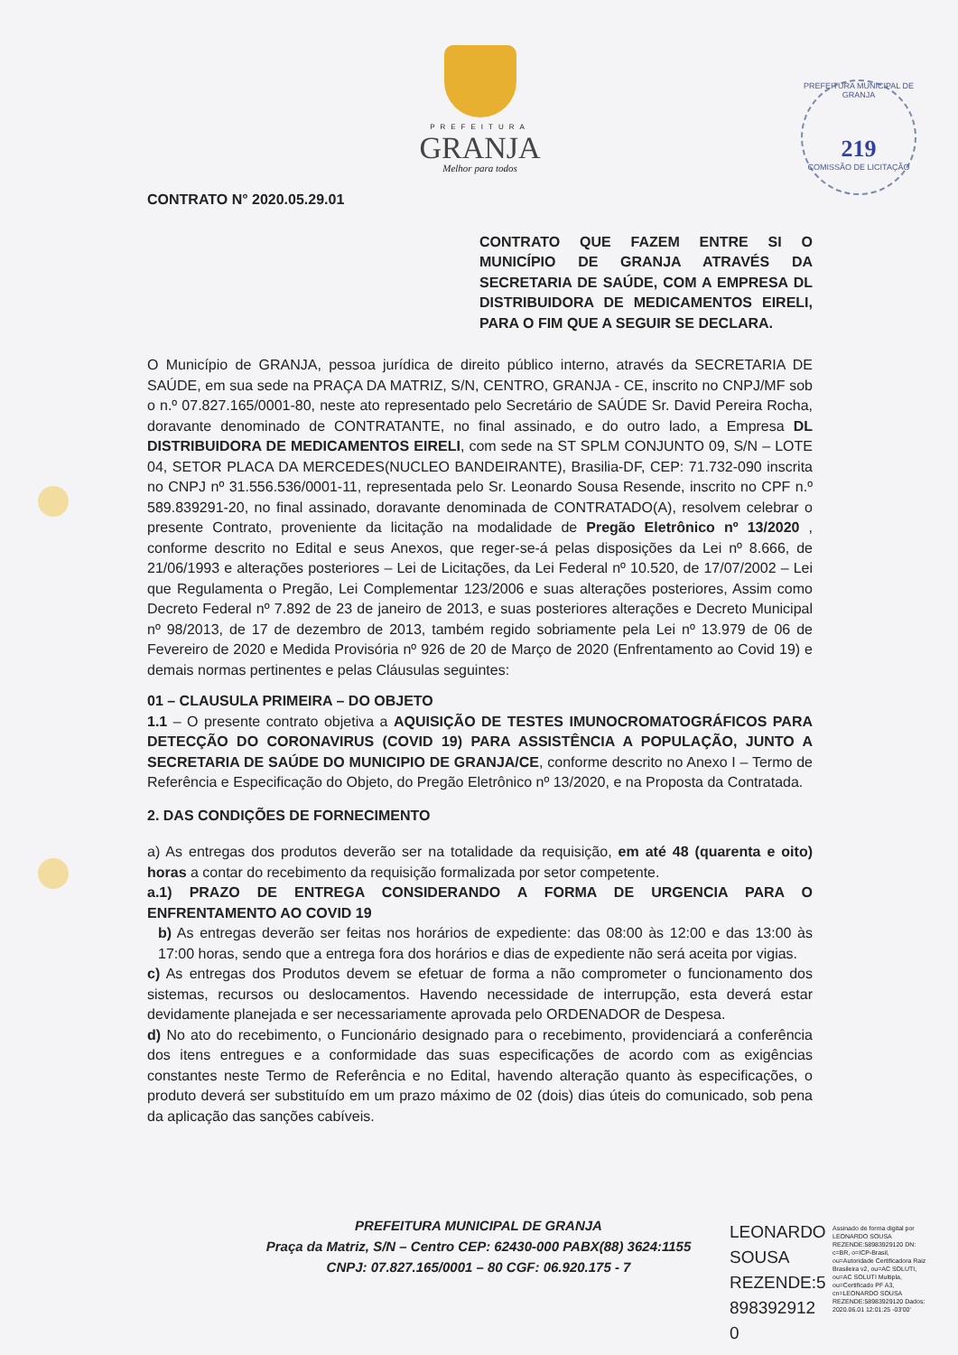PREFEITURA MUNICIPAL DE GRANJA
219
COMISSÃO DE LICITAÇÃO
PREFEITURA
GRANJA
Melhor para todos
CONTRATO N° 2020.05.29.01
CONTRATO QUE FAZEM ENTRE SI O MUNICÍPIO DE GRANJA ATRAVÉS DA SECRETARIA DE SAÚDE, COM A EMPRESA DL DISTRIBUIDORA DE MEDICAMENTOS EIRELI, PARA O FIM QUE A SEGUIR SE DECLARA.
O Município de GRANJA, pessoa jurídica de direito público interno, através da SECRETARIA DE SAÚDE, em sua sede na PRAÇA DA MATRIZ, S/N, CENTRO, GRANJA - CE, inscrito no CNPJ/MF sob o n.º 07.827.165/0001-80, neste ato representado pelo Secretário de SAÚDE Sr. David Pereira Rocha, doravante denominado de CONTRATANTE, no final assinado, e do outro lado, a Empresa DL DISTRIBUIDORA DE MEDICAMENTOS EIRELI, com sede na ST SPLM CONJUNTO 09, S/N – LOTE 04, SETOR PLACA DA MERCEDES(NUCLEO BANDEIRANTE), Brasilia-DF, CEP: 71.732-090 inscrita no CNPJ nº 31.556.536/0001-11, representada pelo Sr. Leonardo Sousa Resende, inscrito no CPF n.º 589.839291-20, no final assinado, doravante denominada de CONTRATADO(A), resolvem celebrar o presente Contrato, proveniente da licitação na modalidade de Pregão Eletrônico nº 13/2020 , conforme descrito no Edital e seus Anexos, que reger-se-á pelas disposições da Lei nº 8.666, de 21/06/1993 e alterações posteriores – Lei de Licitações, da Lei Federal nº 10.520, de 17/07/2002 – Lei que Regulamenta o Pregão, Lei Complementar 123/2006 e suas alterações posteriores, Assim como Decreto Federal nº 7.892 de 23 de janeiro de 2013, e suas posteriores alterações e Decreto Municipal nº 98/2013, de 17 de dezembro de 2013, também regido sobriamente pela Lei nº 13.979 de 06 de Fevereiro de 2020 e Medida Provisória nº 926 de 20 de Março de 2020 (Enfrentamento ao Covid 19) e demais normas pertinentes e pelas Cláusulas seguintes:
01 – CLAUSULA PRIMEIRA – DO OBJETO
1.1 – O presente contrato objetiva a AQUISIÇÃO DE TESTES IMUNOCROMATOGRÁFICOS PARA DETECÇÃO DO CORONAVIRUS (COVID 19) PARA ASSISTÊNCIA A POPULAÇÃO, JUNTO A SECRETARIA DE SAÚDE DO MUNICIPIO DE GRANJA/CE, conforme descrito no Anexo I – Termo de Referência e Especificação do Objeto, do Pregão Eletrônico nº 13/2020, e na Proposta da Contratada.
2. DAS CONDIÇÕES DE FORNECIMENTO
a) As entregas dos produtos deverão ser na totalidade da requisição, em até 48 (quarenta e oito) horas a contar do recebimento da requisição formalizada por setor competente.
a.1) PRAZO DE ENTREGA CONSIDERANDO A FORMA DE URGENCIA PARA O ENFRENTAMENTO AO COVID 19
b) As entregas deverão ser feitas nos horários de expediente: das 08:00 às 12:00 e das 13:00 às 17:00 horas, sendo que a entrega fora dos horários e dias de expediente não será aceita por vigias.
c) As entregas dos Produtos devem se efetuar de forma a não comprometer o funcionamento dos sistemas, recursos ou deslocamentos. Havendo necessidade de interrupção, esta deverá estar devidamente planejada e ser necessariamente aprovada pelo ORDENADOR de Despesa.
d) No ato do recebimento, o Funcionário designado para o recebimento, providenciará a conferência dos itens entregues e a conformidade das suas especificações de acordo com as exigências constantes neste Termo de Referência e no Edital, havendo alteração quanto às especificações, o produto deverá ser substituído em um prazo máximo de 02 (dois) dias úteis do comunicado, sob pena da aplicação das sanções cabíveis.
PREFEITURA MUNICIPAL DE GRANJA
Praça da Matriz, S/N – Centro CEP: 62430-000 PABX(88) 3624:1155
CNPJ: 07.827.165/0001 – 80 CGF: 06.920.175 - 7
LEONARDO
SOUSA
REZENDE:5
898392912
0
Assinado de forma digital por LEONARDO SOUSA REZENDE:58983929120 DN: c=BR, o=ICP-Brasil, ou=Autoridade Certificadora Raiz Brasileira v2, ou=AC SOLUTI, ou=AC SOLUTI Multipla, ou=Certificado PF A3, cn=LEONARDO SOUSA REZENDE:58983929120 Dados: 2020.06.01 12:01:25 -03'00'